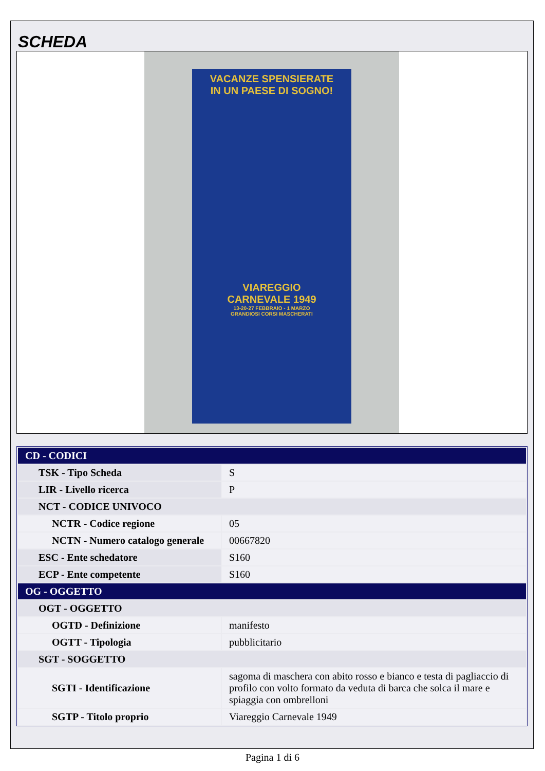SCHEDA
VACANZE SPENSIERATE
IN UN PAESE DI SOGNO!
VIAREGGIO
CARNEVALE 1949
13-20-27 FEBBRAIO - 1 MARZO
GRANDIOSI CORSI MASCHERATI
| CD - CODICI | |
| TSK - Tipo Scheda | S |
| LIR - Livello ricerca | P |
| NCT - CODICE UNIVOCO | |
| NCTR - Codice regione | 05 |
| NCTN - Numero catalogo generale | 00667820 |
| ESC - Ente schedatore | S160 |
| ECP - Ente competente | S160 |
| OG - OGGETTO | |
| OGT - OGGETTO | |
| OGTD - Definizione | manifesto |
| OGTT - Tipologia | pubblicitario |
| SGT - SOGGETTO | |
| SGTI - Identificazione | sagoma di maschera con abito rosso e bianco e testa di pagliaccio di profilo con volto formato da veduta di barca che solca il mare e spiaggia con ombrelloni |
| SGTP - Titolo proprio | Viareggio Carnevale 1949 |
Pagina 1 di 6